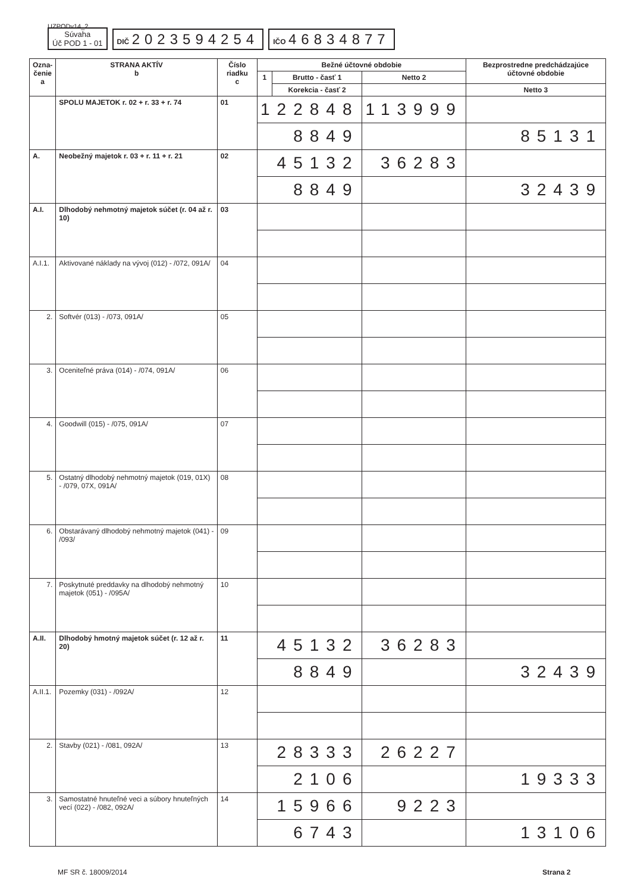UZPODv14_2
Súvaha
Úč POD 1 - 01
DIČ 2023594254
IČO 46834877
| Ozna- čenie a | STRANA AKTÍV b | Číslo riadku c | Bežné účtovné obdobie | | | Bezprostredne predchádzajúce účtovné obdobie | |
| --- | --- | --- | --- | --- | --- | --- | --- |
| | | | 1 | Brutto - časť 1 | Netto 2 | | |
| | | | | Korekcia - časť 2 | | Netto 3 | |
| | SPOLU MAJETOK r. 02 + r. 33 + r. 74 | 01 | 122848 | | 113999 | | |
| | | | 8849 | | | 85131 | |
| A. | Neobežný majetok r. 03 + r. 11 + r. 21 | 02 | 45132 | | 36283 | | |
| | | | 8849 | | | 32439 | |
| A.I. | Dlhodobý nehmotný majetok súčet (r. 04 až r. 10) | 03 | | | | | |
| A.I.1. | Aktivované náklady na vývoj (012) - /072, 091A/ | 04 | | | | | |
| 2. | Softvér (013) - /073, 091A/ | 05 | | | | | |
| 3. | Oceniteľné práva (014) - /074, 091A/ | 06 | | | | | |
| 4. | Goodwill (015) - /075, 091A/ | 07 | | | | | |
| 5. | Ostatný dlhodobý nehmotný majetok (019, 01X) - /079, 07X, 091A/ | 08 | | | | | |
| 6. | Obstarávaný dlhodobý nehmotný majetok (041) - /093/ | 09 | | | | | |
| 7. | Poskytnuté preddavky na dlhodobý nehmotný majetok (051) - /095A/ | 10 | | | | | |
| A.II. | Dlhodobý hmotný majetok súčet (r. 12 až r. 20) | 11 | 45132 | | 36283 | | |
| | | | 8849 | | | 32439 | |
| A.II.1. | Pozemky (031) - /092A/ | 12 | | | | | |
| 2. | Stavby (021) - /081, 092A/ | 13 | 28333 | | 26227 | | |
| | | | 2106 | | | 19333 | |
| 3. | Samostatné hnuteľné veci a súbory hnuteľných vecí (022) - /082, 092A/ | 14 | 15966 | | 9223 | | |
| | | | 6743 | | | 13106 | |
MF SR č. 18009/2014 Strana 2